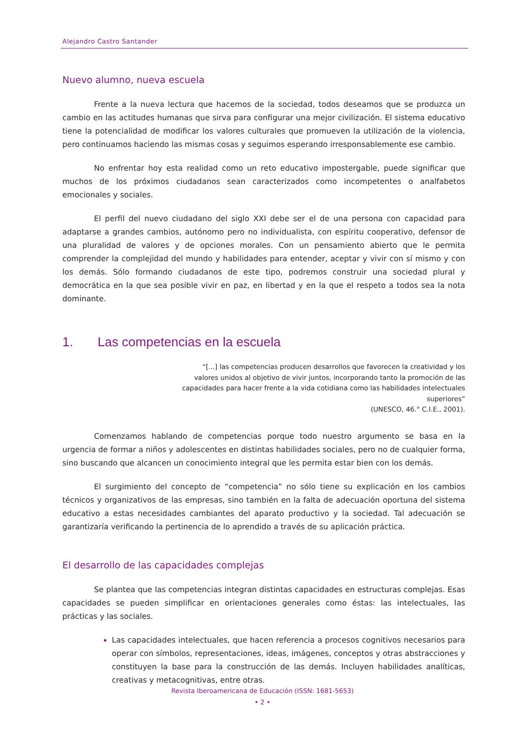Alejandro Castro Santander
Nuevo alumno, nueva escuela
Frente a la nueva lectura que hacemos de la sociedad, todos deseamos que se produzca un cambio en las actitudes humanas que sirva para configurar una mejor civilización. El sistema educativo tiene la potencialidad de modificar los valores culturales que promueven la utilización de la violencia, pero continuamos haciendo las mismas cosas y seguimos esperando irresponsablemente ese cambio.
No enfrentar hoy esta realidad como un reto educativo impostergable, puede significar que muchos de los próximos ciudadanos sean caracterizados como incompetentes o analfabetos emocionales y sociales.
El perfil del nuevo ciudadano del siglo XXI debe ser el de una persona con capacidad para adaptarse a grandes cambios, autónomo pero no individualista, con espíritu cooperativo, defensor de una pluralidad de valores y de opciones morales. Con un pensamiento abierto que le permita comprender la complejidad del mundo y habilidades para entender, aceptar y vivir con sí mismo y con los demás. Sólo formando ciudadanos de este tipo, podremos construir una sociedad plural y democrática en la que sea posible vivir en paz, en libertad y en la que el respeto a todos sea la nota dominante.
1. Las competencias en la escuela
“[...] las competencias producen desarrollos que favorecen la creatividad y los valores unidos al objetivo de vivir juntos, incorporando tanto la promoción de las capacidades para hacer frente a la vida cotidiana como las habilidades intelectuales superiores”
(UNESCO, 46.° C.I.E., 2001).
Comenzamos hablando de competencias porque todo nuestro argumento se basa en la urgencia de formar a niños y adolescentes en distintas habilidades sociales, pero no de cualquier forma, sino buscando que alcancen un conocimiento integral que les permita estar bien con los demás.
El surgimiento del concepto de “competencia” no sólo tiene su explicación en los cambios técnicos y organizativos de las empresas, sino también en la falta de adecuación oportuna del sistema educativo a estas necesidades cambiantes del aparato productivo y la sociedad. Tal adecuación se garantizaría verificando la pertinencia de lo aprendido a través de su aplicación práctica.
El desarrollo de las capacidades complejas
Se plantea que las competencias integran distintas capacidades en estructuras complejas. Esas capacidades se pueden simplificar en orientaciones generales como éstas: las intelectuales, las prácticas y las sociales.
Las capacidades intelectuales, que hacen referencia a procesos cognitivos necesarios para operar con símbolos, representaciones, ideas, imágenes, conceptos y otras abstracciones y constituyen la base para la construcción de las demás. Incluyen habilidades analíticas, creativas y metacognitivas, entre otras.
Revista Iberoamericana de Educación (ISSN: 1681-5653)
• 2 •